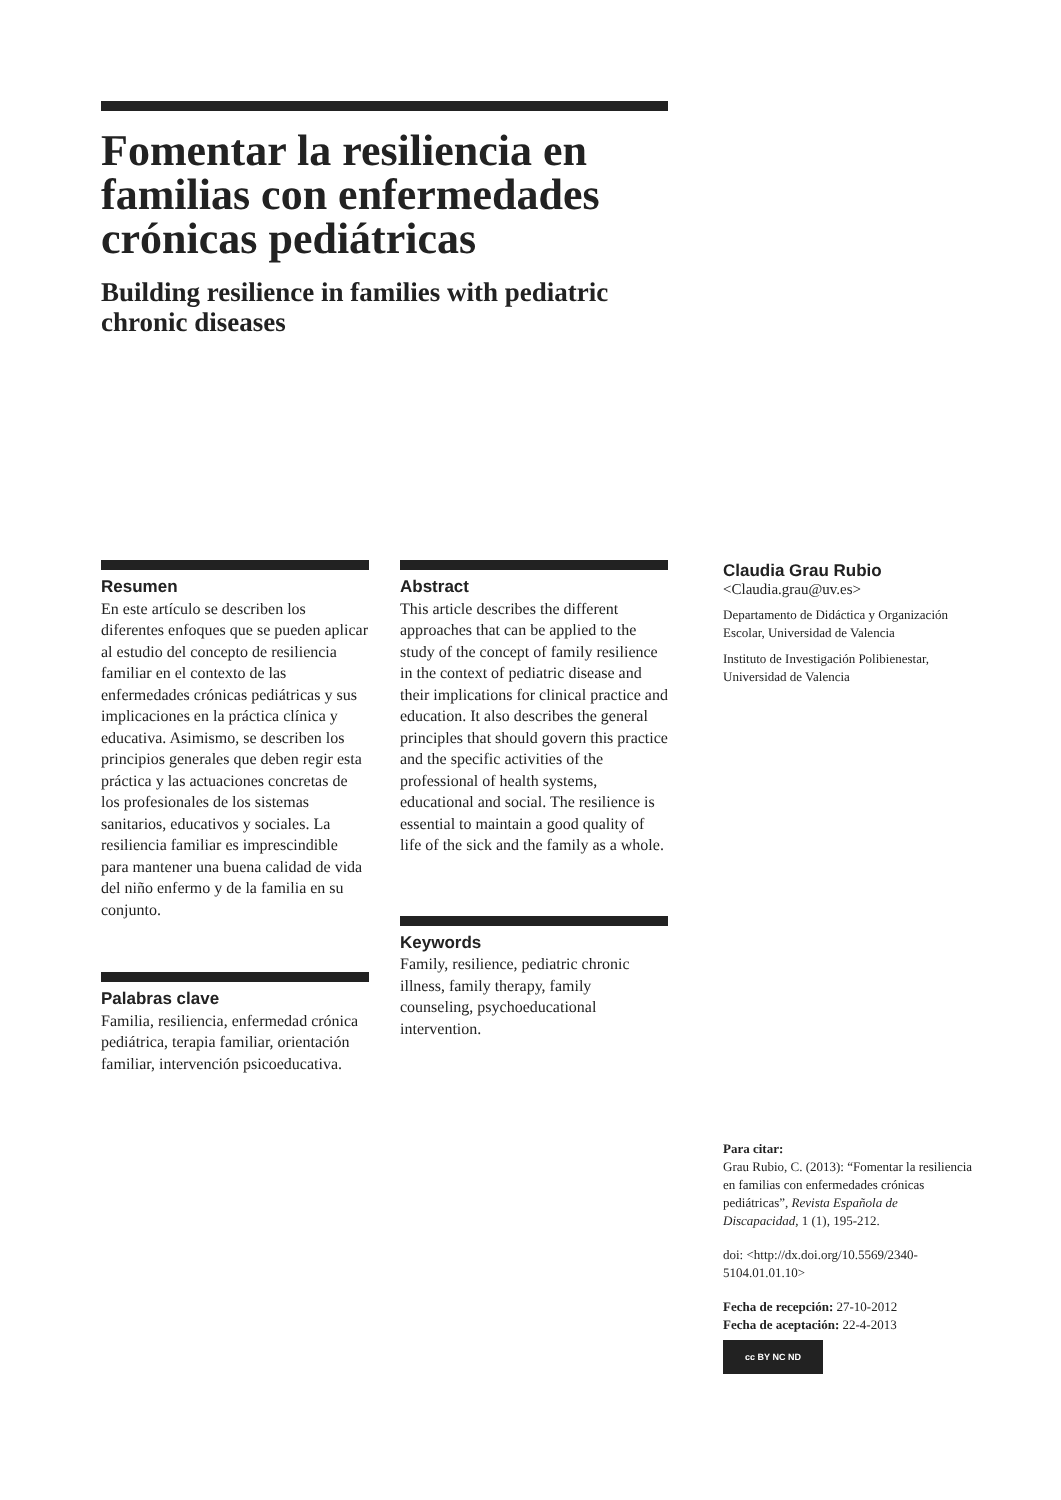Fomentar la resiliencia en familias con enfermedades crónicas pediátricas
Building resilience in families with pediatric chronic diseases
Resumen
En este artículo se describen los diferentes enfoques que se pueden aplicar al estudio del concepto de resiliencia familiar en el contexto de las enfermedades crónicas pediátricas y sus implicaciones en la práctica clínica y educativa. Asimismo, se describen los principios generales que deben regir esta práctica y las actuaciones concretas de los profesionales de los sistemas sanitarios, educativos y sociales. La resiliencia familiar es imprescindible para mantener una buena calidad de vida del niño enfermo y de la familia en su conjunto.
Palabras clave
Familia, resiliencia, enfermedad crónica pediátrica, terapia familiar, orientación familiar, intervención psicoeducativa.
Abstract
This article describes the different approaches that can be applied to the study of the concept of family resilience in the context of pediatric disease and their implications for clinical practice and education. It also describes the general principles that should govern this practice and the specific activities of the professional of health systems, educational and social. The resilience is essential to maintain a good quality of life of the sick and the family as a whole.
Keywords
Family, resilience, pediatric chronic illness, family therapy, family counseling, psychoeducational intervention.
Claudia Grau Rubio
<Claudia.grau@uv.es>
Departamento de Didáctica y Organización Escolar, Universidad de Valencia
Instituto de Investigación Polibienestar, Universidad de Valencia
Para citar:
Grau Rubio, C. (2013): “Fomentar la resiliencia en familias con enfermedades crónicas pediátricas”, Revista Española de Discapacidad, 1 (1), 195-212.
doi: <http://dx.doi.org/10.5569/2340-5104.01.01.10>
Fecha de recepción: 27-10-2012
Fecha de aceptación: 22-4-2013
cc BY NC ND